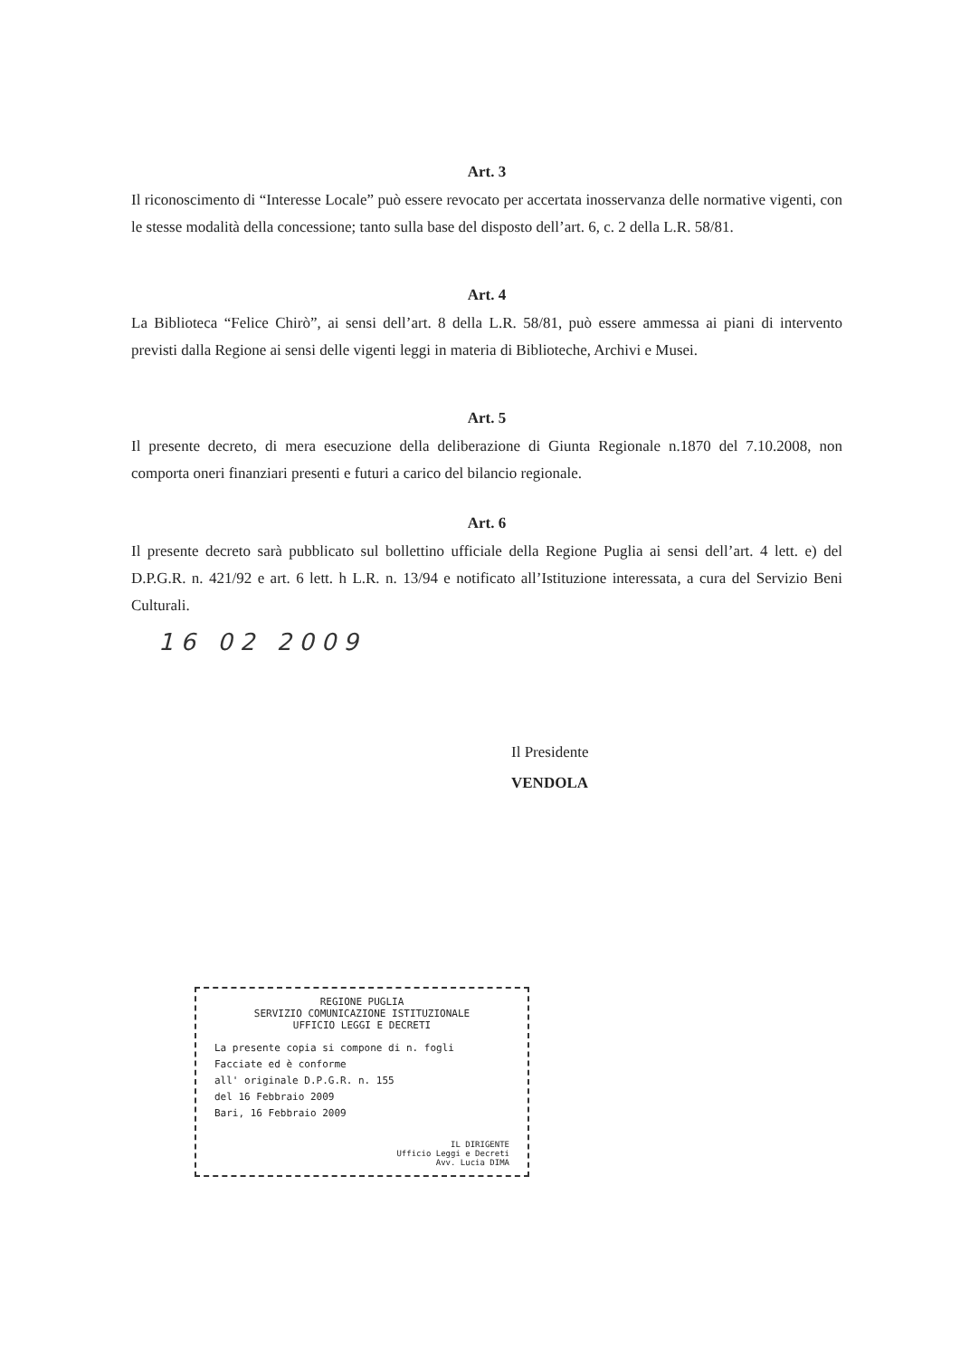Art. 3
Il riconoscimento di “Interesse Locale” può essere revocato per accertata inosservanza delle normative vigenti, con le stesse modalità della concessione; tanto sulla base del disposto dell’art. 6, c. 2 della L.R. 58/81.
Art. 4
La Biblioteca “Felice Chirò”, ai sensi dell’art. 8 della L.R. 58/81, può essere ammessa ai piani di intervento previsti dalla Regione ai sensi delle vigenti leggi in materia di Biblioteche, Archivi e Musei.
Art. 5
Il presente decreto, di mera esecuzione della deliberazione di Giunta Regionale n.1870 del 7.10.2008, non comporta oneri finanziari presenti e futuri a carico del bilancio regionale.
Art. 6
Il presente decreto sarà pubblicato sul bollettino ufficiale della Regione Puglia ai sensi dell’art. 4 lett. e) del D.P.G.R. n. 421/92 e art. 6 lett. h L.R. n. 13/94 e notificato all’Istituzione interessata, a cura del Servizio Beni Culturali.
16 02 2009
Il Presidente
VENDOLA
REGIONE PUGLIA
SERVIZIO COMUNICAZIONE ISTITUZIONALE
UFFICIO LEGGI E DECRETI
La presente copia si compone di n. fogli
Facciate ed è conforme
all' originale D.P.G.R. n. 155
del 16 Febbraio 2009
Bari, 16 Febbraio 2009
IL DIRIGENTE
Ufficio Leggi e Decreti
Avv. Lucia DIMA